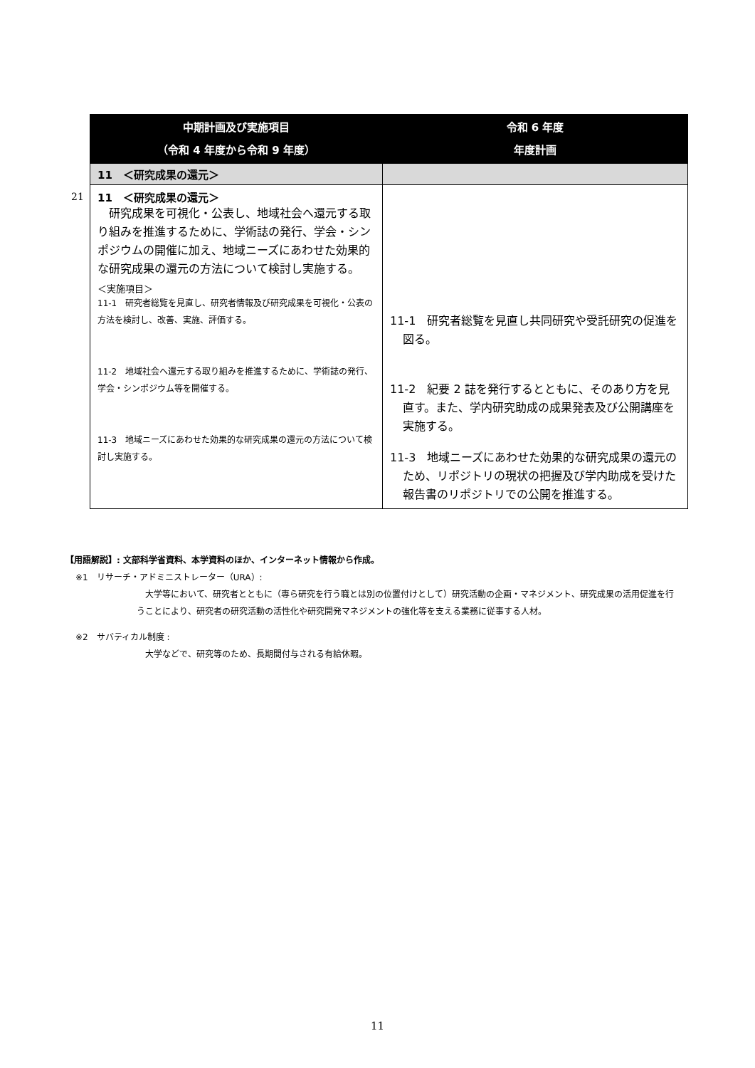| | 中期計画及び実施項目 （令和 4 年度から令和 9 年度） | 令和 6 年度 年度計画 |
| | 11 ＜研究成果の還元＞ | |
| 21 | 11 ＜研究成果の還元＞ 研究成果を可視化・公表し、地域社会へ還元する取り組みを推進するために、学術誌の発行、学会・シンポジウムの開催に加え、地域ニーズにあわせた効果的な研究成果の還元の方法について検討し実施する。 ＜実施項目＞ 11-1 研究者総覧を見直し、研究者情報及び研究成果を可視化・公表の方法を検討し、改善、実施、評価する。 11-2 地域社会へ還元する取り組みを推進するために、学術誌の発行、学会・シンポジウム等を開催する。 11-3 地域ニーズにあわせた効果的な研究成果の還元の方法について検討し実施する。 | 11-1 研究者総覧を見直し共同研究や受託研究の促進を図る。 11-2 紀要 2 誌を発行するとともに、そのあり方を見直す。また、学内研究助成の成果発表及び公開講座を実施する。 11-3 地域ニーズにあわせた効果的な研究成果の還元のため、リポジトリの現状の把握及び学内助成を受けた報告書のリポジトリでの公開を推進する。 |
【用語解説】: 文部科学省資料、本学資料のほか、インターネット情報から作成。
※1　リサーチ・アドミニストレーター（URA）:
　大学等において、研究者とともに（専ら研究を行う職とは別の位置付けとして）研究活動の企画・マネジメント、研究成果の活用促進を行うことにより、研究者の研究活動の活性化や研究開発マネジメントの強化等を支える業務に従事する人材。
※2　サバティカル制度 :
　大学などで、研究等のため、長期間付与される有給休暇。
11